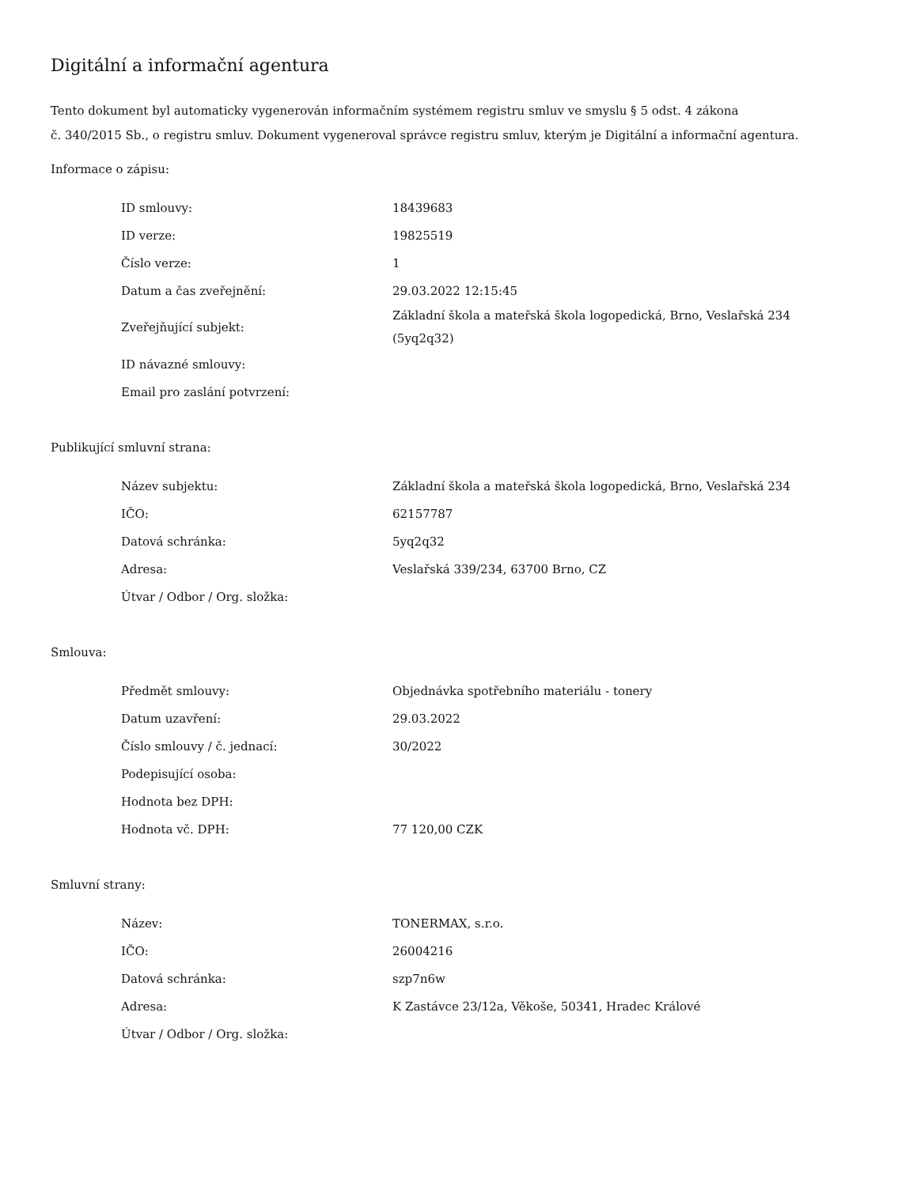Digitální a informační agentura
Tento dokument byl automaticky vygenerován informačním systémem registru smluv ve smyslu § 5 odst. 4 zákona
č. 340/2015 Sb., o registru smluv. Dokument vygeneroval správce registru smluv, kterým je Digitální a informační agentura.
Informace o zápisu:
| ID smlouvy: | 18439683 |
| ID verze: | 19825519 |
| Číslo verze: | 1 |
| Datum a čas zveřejnění: | 29.03.2022 12:15:45 |
| Zveřejňující subjekt: | Základní škola a mateřská škola logopedická, Brno, Veslařská 234 (5yq2q32) |
| ID návazné smlouvy: | |
| Email pro zaslání potvrzení: | |
Publikující smluvní strana:
| Název subjektu: | Základní škola a mateřská škola logopedická, Brno, Veslařská 234 |
| IČO: | 62157787 |
| Datová schránka: | 5yq2q32 |
| Adresa: | Veslařská 339/234, 63700 Brno, CZ |
| Útvar / Odbor / Org. složka: | |
Smlouva:
| Předmět smlouvy: | Objednávka spotřebního materiálu - tonery |
| Datum uzavření: | 29.03.2022 |
| Číslo smlouvy / č. jednací: | 30/2022 |
| Podepisující osoba: | |
| Hodnota bez DPH: | |
| Hodnota vč. DPH: | 77 120,00 CZK |
Smluvní strany:
| Název: | TONERMAX, s.r.o. |
| IČO: | 26004216 |
| Datová schránka: | szp7n6w |
| Adresa: | K Zastávce 23/12a, Věkoše, 50341, Hradec Králové |
| Útvar / Odbor / Org. složka: | |